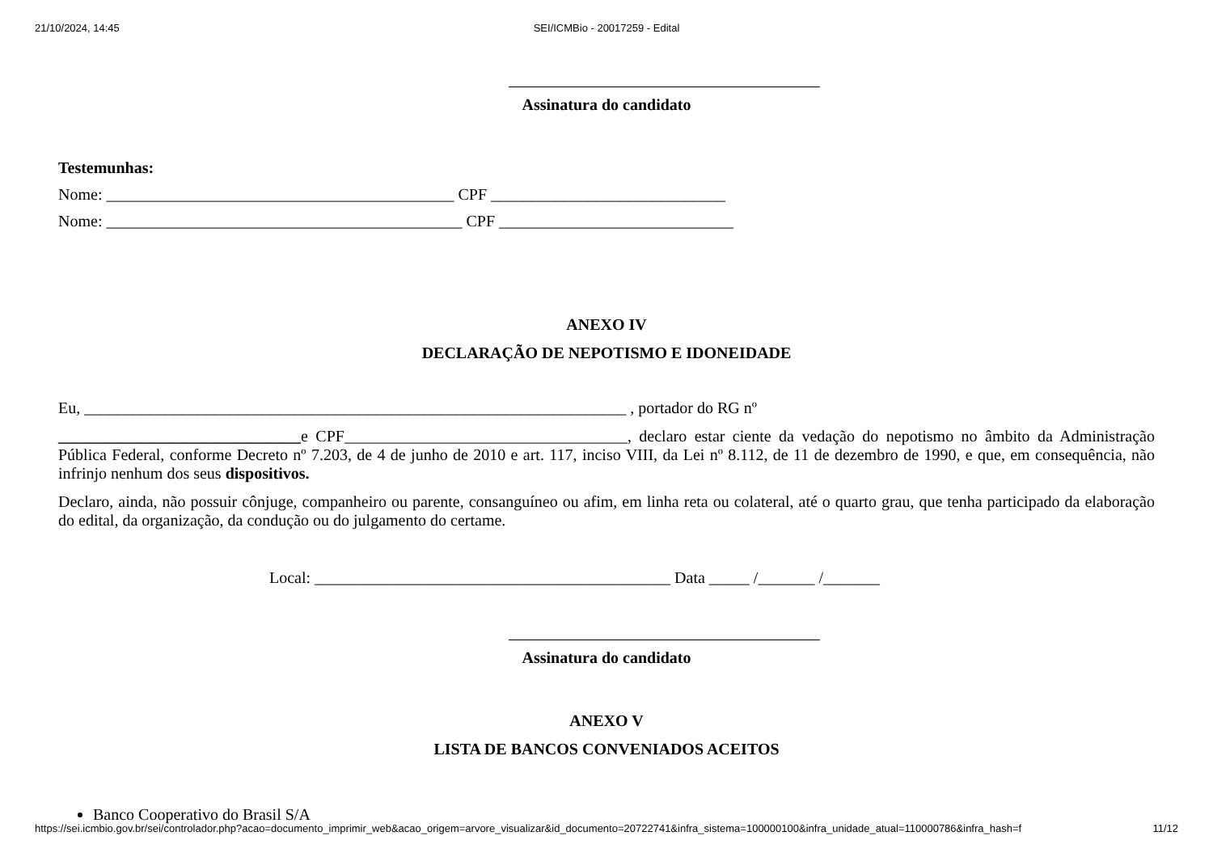21/10/2024, 14:45
SEI/ICMBio - 20017259 - Edital
Assinatura do candidato
Testemunhas:
Nome: ___________________________________________ CPF _____________________________
Nome: ____________________________________________ CPF _____________________________
ANEXO IV
DECLARAÇÃO DE NEPOTISMO E IDONEIDADE
Eu, ___________________________________________________________________ , portador do RG nº
______________________________e CPF___________________________________, declaro estar ciente da vedação do nepotismo no âmbito da Administração Pública Federal, conforme Decreto nº 7.203, de 4 de junho de 2010 e art. 117, inciso VIII, da Lei nº 8.112, de 11 de dezembro de 1990, e que, em consequência, não infrinjo nenhum dos seus dispositivos.
Declaro, ainda, não possuir cônjuge, companheiro ou parente, consanguíneo ou afim, em linha reta ou colateral, até o quarto grau, que tenha participado da elaboração do edital, da organização, da condução ou do julgamento do certame.
Local: ____________________________________________ Data _____ /_______ /_______
Assinatura do candidato
ANEXO V
LISTA DE BANCOS CONVENIADOS ACEITOS
Banco Cooperativo do Brasil S/A
https://sei.icmbio.gov.br/sei/controlador.php?acao=documento_imprimir_web&acao_origem=arvore_visualizar&id_documento=20722741&infra_sistema=100000100&infra_unidade_atual=110000786&infra_hash=f 11/12